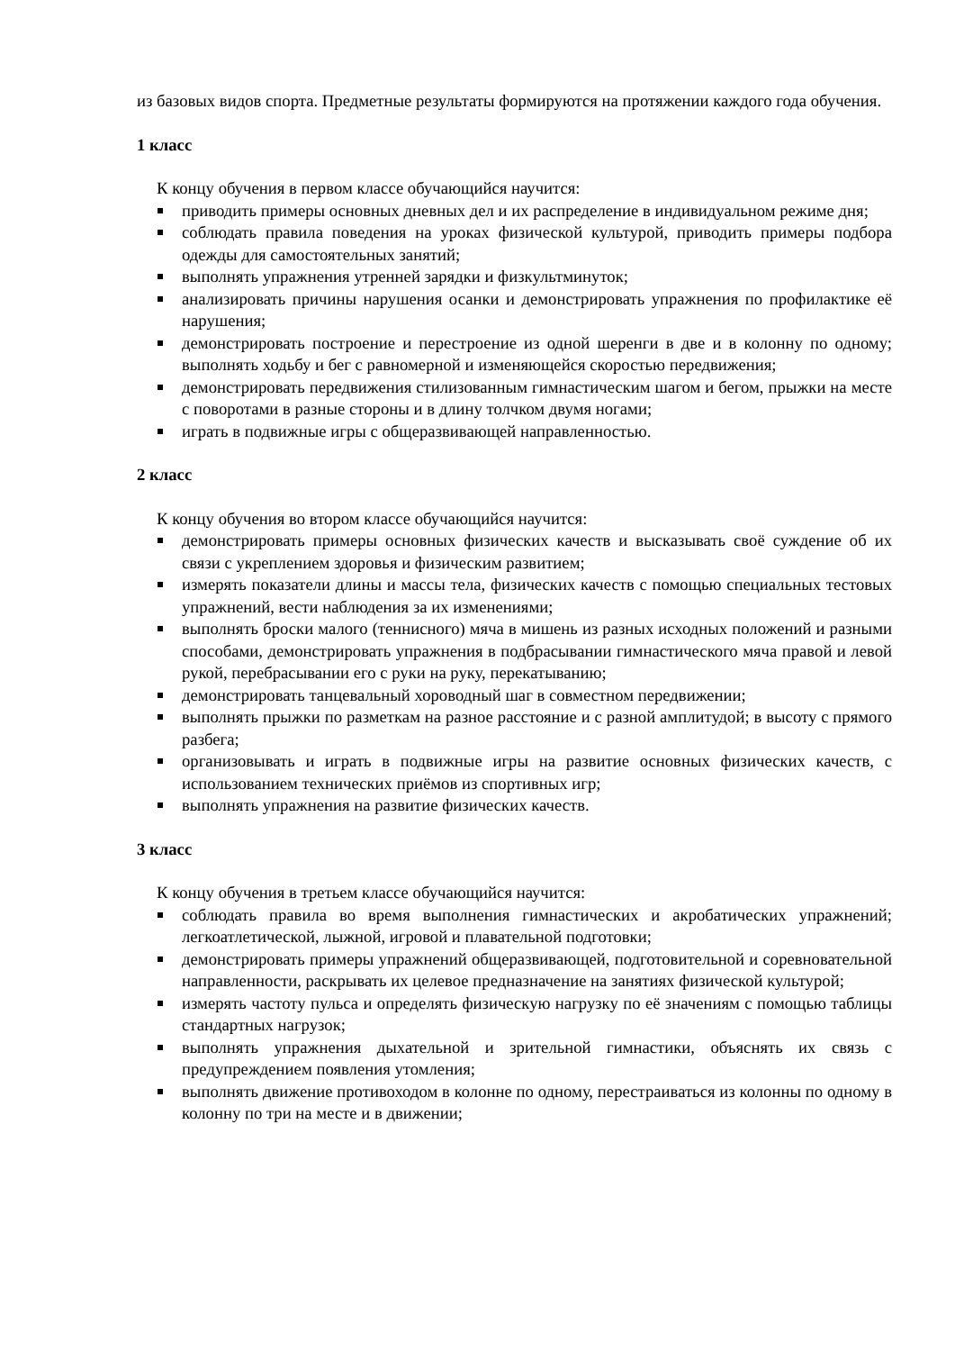из базовых видов спорта. Предметные результаты формируются на протяжении каждого года обучения.
1 класс
К концу обучения в первом классе обучающийся научится:
приводить примеры основных дневных дел и их распределение в индивидуальном режиме дня;
соблюдать правила поведения на уроках физической культурой, приводить примеры подбора одежды для самостоятельных занятий;
выполнять упражнения утренней зарядки и физкультминуток;
анализировать причины нарушения осанки и демонстрировать упражнения по профилактике её нарушения;
демонстрировать построение и перестроение из одной шеренги в две и в колонну по одному; выполнять ходьбу и бег с равномерной и изменяющейся скоростью передвижения;
демонстрировать передвижения стилизованным гимнастическим шагом и бегом, прыжки на месте с поворотами в разные стороны и в длину толчком двумя ногами;
играть в подвижные игры с общеразвивающей направленностью.
2 класс
К концу обучения во втором классе обучающийся научится:
демонстрировать примеры основных физических качеств и высказывать своё суждение об их связи с укреплением здоровья и физическим развитием;
измерять показатели длины и массы тела, физических качеств с помощью специальных тестовых упражнений, вести наблюдения за их изменениями;
выполнять броски малого (теннисного) мяча в мишень из разных исходных положений и разными способами, демонстрировать упражнения в подбрасывании гимнастического мяча правой и левой рукой, перебрасывании его с руки на руку, перекатыванию;
демонстрировать танцевальный хороводный шаг в совместном передвижении;
выполнять прыжки по разметкам на разное расстояние и с разной амплитудой; в высоту с прямого разбега;
организовывать и играть в подвижные игры на развитие основных физических качеств, с использованием технических приёмов из спортивных игр;
выполнять упражнения на развитие физических качеств.
3 класс
К концу обучения в третьем классе обучающийся научится:
соблюдать правила во время выполнения гимнастических и акробатических упражнений; легкоатлетической, лыжной, игровой и плавательной подготовки;
демонстрировать примеры упражнений общеразвивающей, подготовительной и соревновательной направленности, раскрывать их целевое предназначение на занятиях физической культурой;
измерять частоту пульса и определять физическую нагрузку по её значениям с помощью таблицы стандартных нагрузок;
выполнять упражнения дыхательной и зрительной гимнастики, объяснять их связь с предупреждением появления утомления;
выполнять движение противоходом в колонне по одному, перестраиваться из колонны по одному в колонну по три на месте и в движении;